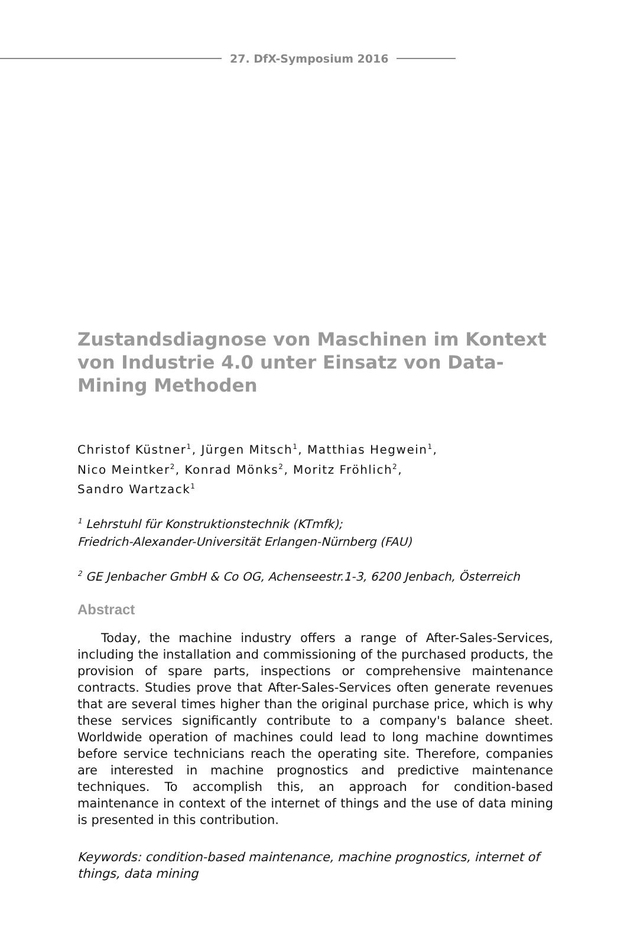27. DfX-Symposium 2016
Zustandsdiagnose von Maschinen im Kontext von Industrie 4.0 unter Einsatz von Data-Mining Methoden
Christof Küstner<sup>1</sup>, Jürgen Mitsch<sup>1</sup>, Matthias Hegwein<sup>1</sup>,
Nico Meintker<sup>2</sup>, Konrad Mönks<sup>2</sup>, Moritz Fröhlich<sup>2</sup>,
Sandro Wartzack<sup>1</sup>
<sup>1</sup> Lehrstuhl für Konstruktionstechnik (KTmfk);
Friedrich-Alexander-Universität Erlangen-Nürnberg (FAU)
<sup>2</sup> GE Jenbacher GmbH & Co OG, Achenseestr.1-3, 6200 Jenbach, Österreich
Abstract
Today, the machine industry offers a range of After-Sales-Services, including the installation and commissioning of the purchased products, the provision of spare parts, inspections or comprehensive maintenance contracts. Studies prove that After-Sales-Services often generate revenues that are several times higher than the original purchase price, which is why these services significantly contribute to a company's balance sheet. Worldwide operation of machines could lead to long machine downtimes before service technicians reach the operating site. Therefore, companies are interested in machine prognostics and predictive maintenance techniques. To accomplish this, an approach for condition-based maintenance in context of the internet of things and the use of data mining is presented in this contribution.
Keywords: condition-based maintenance, machine prognostics, internet of things, data mining